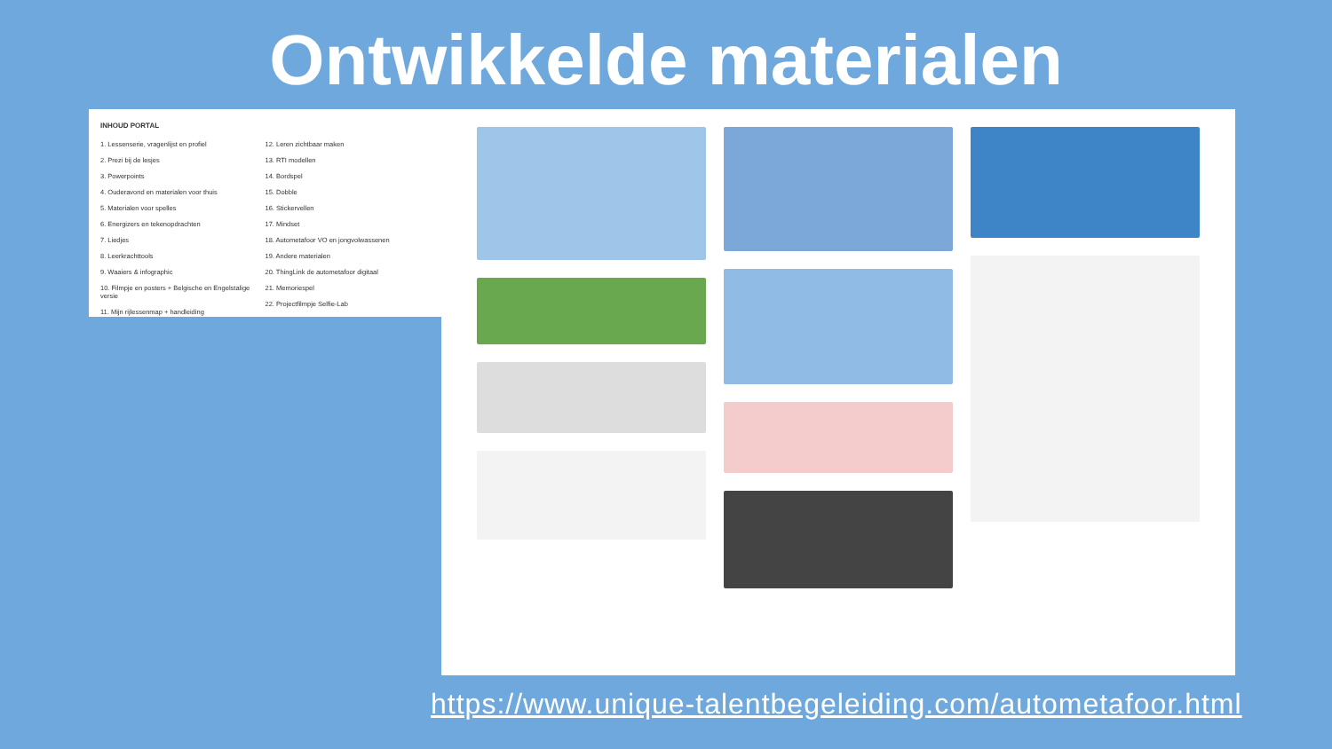Ontwikkelde materialen
INHOUD PORTAL
1. Lessenserie, vragenlijst en profiel
2. Prezi bij de lesjes
3. Powerpoints
4. Ouderavond en materialen voor thuis
5. Materialen voor spelles
6. Energizers en tekenopdrachten
7. Liedjes
8. Leerkrachttools
9. Waaiers & infographic
10. Filmpje en posters + Belgische en Engelstalige versie
11. Mijn rijlessenmap + handleiding
12. Leren zichtbaar maken
13. RTI modellen
14. Bordspel
15. Dobble
16. Stickervellen
17. Mindset
18. Autometafoor VO en jongvolwassenen
19. Andere materialen
20. ThingLink de autometafoor digitaal
21. Memoriespel
22. Projectfilmpje Selfie-Lab
https://www.unique-talentbegeleiding.com/autometafoor.html